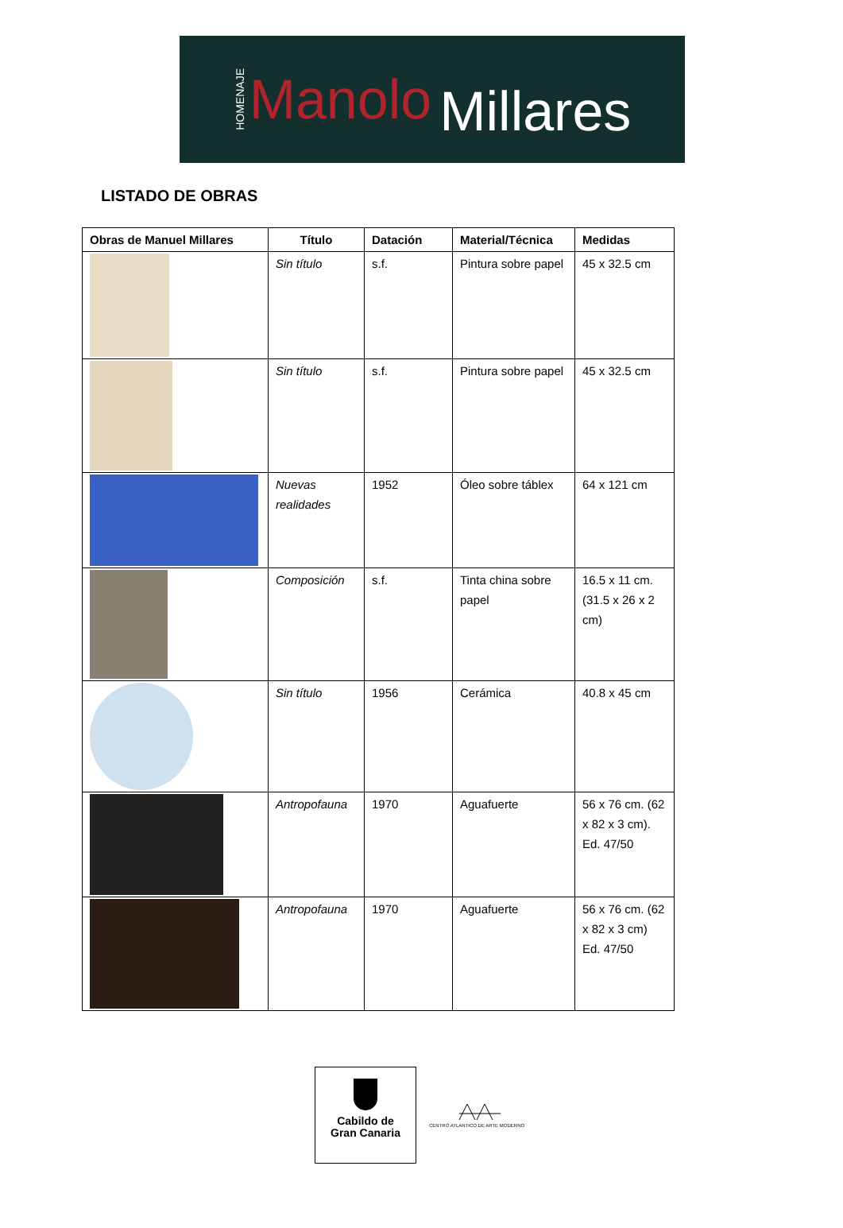HOMENAJE Manolo Millares
LISTADO DE OBRAS
| Obras de Manuel Millares | Título | Datación | Material/Técnica | Medidas |
| --- | --- | --- | --- | --- |
| | Sin título | s.f. | Pintura sobre papel | 45 x 32.5 cm |
| | Sin título | s.f. | Pintura sobre papel | 45 x 32.5 cm |
| | Nuevas realidades | 1952 | Óleo sobre táblex | 64 x 121 cm |
| | Composición | s.f. | Tinta china sobre papel | 16.5 x 11 cm. (31.5 x 26 x 2 cm) |
| | Sin título | 1956 | Cerámica | 40.8 x 45 cm |
| | Antropofauna | 1970 | Aguafuerte | 56 x 76 cm. (62 x 82 x 3 cm). Ed. 47/50 |
| | Antropofauna | 1970 | Aguafuerte | 56 x 76 cm. (62 x 82 x 3 cm) Ed. 47/50 |
Cabildo de
Gran Canaria
CENTRO ATLANTICO DE ARTE MODERNO